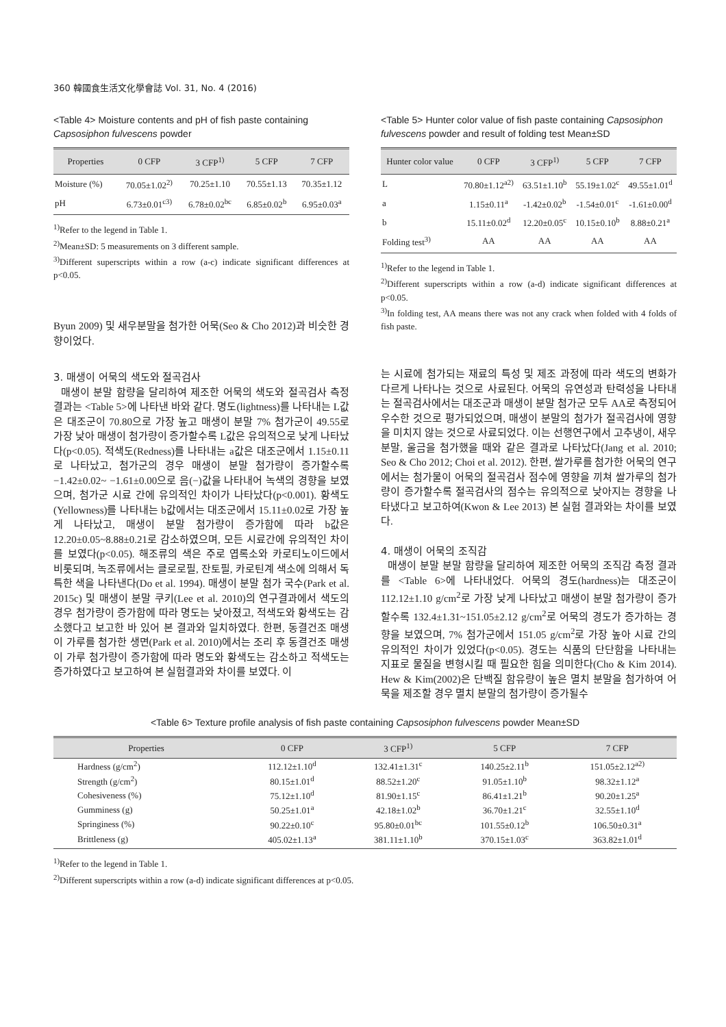360 韓國食生活文化學會誌 Vol. 31, No. 4 (2016)
<Table 4> Moisture contents and pH of fish paste containing Capsosiphon fulvescens powder
| Properties | 0 CFP | 3 CFP<sup>1)</sup> | 5 CFP | 7 CFP |
| --- | --- | --- | --- | --- |
| Moisture (%) | 70.05±1.02<sup>2)</sup> | 70.25±1.10 | 70.55±1.13 | 70.35±1.12 |
| pH | 6.73±0.01<sup>c3)</sup> | 6.78±0.02<sup>bc</sup> | 6.85±0.02<sup>b</sup> | 6.95±0.03<sup>a</sup> |
<sup>1)</sup> Refer to the legend in Table 1.
<sup>2)</sup> Mean±SD: 5 measurements on 3 different sample.
<sup>3)</sup> Different superscripts within a row (a-c) indicate significant differences at p<0.05.
Byun 2009) 및 새우분말을 첨가한 어묵(Seo & Cho 2012)과 비슷한 경향이었다.
3. 매생이 어묵의 색도와 절곡검사
매생이 분말 함량을 달리하여 제조한 어묵의 색도와 절곡검사 측정 결과는 <Table 5>에 나타낸 바와 같다. 명도(lightness)를 나타내는 L값은 대조군이 70.80으로 가장 높고 매생이 분말 7% 첨가군이 49.55로 가장 낮아 매생이 첨가량이 증가할수록 L값은 유의적으로 낮게 나타났다(p<0.05). 적색도(Redness)를 나타내는 a값은 대조군에서 1.15±0.11로 나타났고, 첨가군의 경우 매생이 분말 첨가량이 증가할수록 −1.42±0.02~ −1.61±0.00으로 음(−)값을 나타내어 녹색의 경향을 보였으며, 첨가군 시료 간에 유의적인 차이가 나타났다(p<0.001). 황색도(Yellowness)를 나타내는 b값에서는 대조군에서 15.11±0.02로 가장 높게 나타났고, 매생이 분말 첨가량이 증가함에 따라 b값은 12.20±0.05~8.88±0.21로 감소하였으며, 모든 시료간에 유의적인 차이를 보였다(p<0.05). 해조류의 색은 주로 엽록소와 카로티노이드에서 비롯되며, 녹조류에서는 클로로필, 잔토필, 카로틴계 색소에 의해서 독특한 색을 나타낸다(Do et al. 1994). 매생이 분말 첨가 국수(Park et al. 2015c) 및 매생이 분말 쿠키(Lee et al. 2010)의 연구결과에서 색도의 경우 첨가량이 증가함에 따라 명도는 낮아졌고, 적색도와 황색도는 감소했다고 보고한 바 있어 본 결과와 일치하였다. 한편, 동결건조 매생이 가루를 첨가한 생면(Park et al. 2010)에서는 조리 후 동결건조 매생이 가루 첨가량이 증가함에 따라 명도와 황색도는 감소하고 적색도는 증가하였다고 보고하여 본 실험결과와 차이를 보였다. 이
<Table 5> Hunter color value of fish paste containing Capsosiphon fulvescens powder and result of folding test Mean±SD
| Hunter color value | 0 CFP | 3 CFP<sup>1)</sup> | 5 CFP | 7 CFP |
| --- | --- | --- | --- | --- |
| L | 70.80±1.12<sup>a2)</sup> | 63.51±1.10<sup>b</sup> | 55.19±1.02<sup>c</sup> | 49.55±1.01<sup>d</sup> |
| a | 1.15±0.11<sup>a</sup> | -1.42±0.02<sup>b</sup> | -1.54±0.01<sup>c</sup> | -1.61±0.00<sup>d</sup> |
| b | 15.11±0.02<sup>d</sup> | 12.20±0.05<sup>c</sup> | 10.15±0.10<sup>b</sup> | 8.88±0.21<sup>a</sup> |
| Folding test<sup>3)</sup> | AA | AA | AA | AA |
<sup>1)</sup> Refer to the legend in Table 1.
<sup>2)</sup> Different superscripts within a row (a-d) indicate significant differences at p<0.05.
<sup>3)</sup> In folding test, AA means there was not any crack when folded with 4 folds of fish paste.
는 시료에 첨가되는 재료의 특성 및 제조 과정에 따라 색도의 변화가 다르게 나타나는 것으로 사료된다. 어묵의 유연성과 탄력성을 나타내는 절곡검사에서는 대조군과 매생이 분말 첨가군 모두 AA로 측정되어 우수한 것으로 평가되었으며, 매생이 분말의 첨가가 절곡검사에 영향을 미치지 않는 것으로 사료되었다. 이는 선행연구에서 고추냉이, 새우분말, 울금을 첨가했을 때와 같은 결과로 나타났다(Jang et al. 2010; Seo & Cho 2012; Choi et al. 2012). 한편, 쌀가루를 첨가한 어묵의 연구에서는 첨가물이 어묵의 절곡검사 점수에 영향을 끼쳐 쌀가루의 첨가량이 증가할수록 절곡검사의 점수는 유의적으로 낮아지는 경향을 나타냈다고 보고하여(Kwon & Lee 2013) 본 실험 결과와는 차이를 보였다.
4. 매생이 어묵의 조직감
매생이 분말 분말 함량을 달리하여 제조한 어묵의 조직감 측정 결과를 <Table 6>에 나타내었다. 어묵의 경도(hardness)는 대조군이 112.12±1.10 g/cm<sup>2</sup>로 가장 낮게 나타났고 매생이 분말 첨가량이 증가할수록 132.4±1.31~151.05±2.12 g/cm<sup>2</sup>로 어묵의 경도가 증가하는 경향을 보였으며, 7% 첨가군에서 151.05 g/cm<sup>2</sup>로 가장 높아 시료 간의 유의적인 차이가 있었다(p<0.05). 경도는 식품의 단단함을 나타내는 지표로 물질을 변형시킬 때 필요한 힘을 의미한다(Cho & Kim 2014). Hew & Kim(2002)은 단백질 함유량이 높은 멸치 분말을 첨가하여 어묵을 제조할 경우 멸치 분말의 첨가량이 증가될수
<Table 6> Texture profile analysis of fish paste containing Capsosiphon fulvescens powder Mean±SD
| Properties | 0 CFP | 3 CFP<sup>1)</sup> | 5 CFP | 7 CFP |
| --- | --- | --- | --- | --- |
| Hardness (g/cm<sup>2</sup>) | 112.12±1.10<sup>d</sup> | 132.41±1.31<sup>c</sup> | 140.25±2.11<sup>b</sup> | 151.05±2.12<sup>a2)</sup> |
| Strength (g/cm<sup>2</sup>) | 80.15±1.01<sup>d</sup> | 88.52±1.20<sup>c</sup> | 91.05±1.10<sup>b</sup> | 98.32±1.12<sup>a</sup> |
| Cohesiveness (%) | 75.12±1.10<sup>d</sup> | 81.90±1.15<sup>c</sup> | 86.41±1.21<sup>b</sup> | 90.20±1.25<sup>a</sup> |
| Gumminess (g) | 50.25±1.01<sup>a</sup> | 42.18±1.02<sup>b</sup> | 36.70±1.21<sup>c</sup> | 32.55±1.10<sup>d</sup> |
| Springiness (%) | 90.22±0.10<sup>c</sup> | 95.80±0.01<sup>bc</sup> | 101.55±0.12<sup>b</sup> | 106.50±0.31<sup>a</sup> |
| Brittleness (g) | 405.02±1.13<sup>a</sup> | 381.11±1.10<sup>b</sup> | 370.15±1.03<sup>c</sup> | 363.82±1.01<sup>d</sup> |
<sup>1)</sup> Refer to the legend in Table 1.
<sup>2)</sup> Different superscripts within a row (a-d) indicate significant differences at p<0.05.